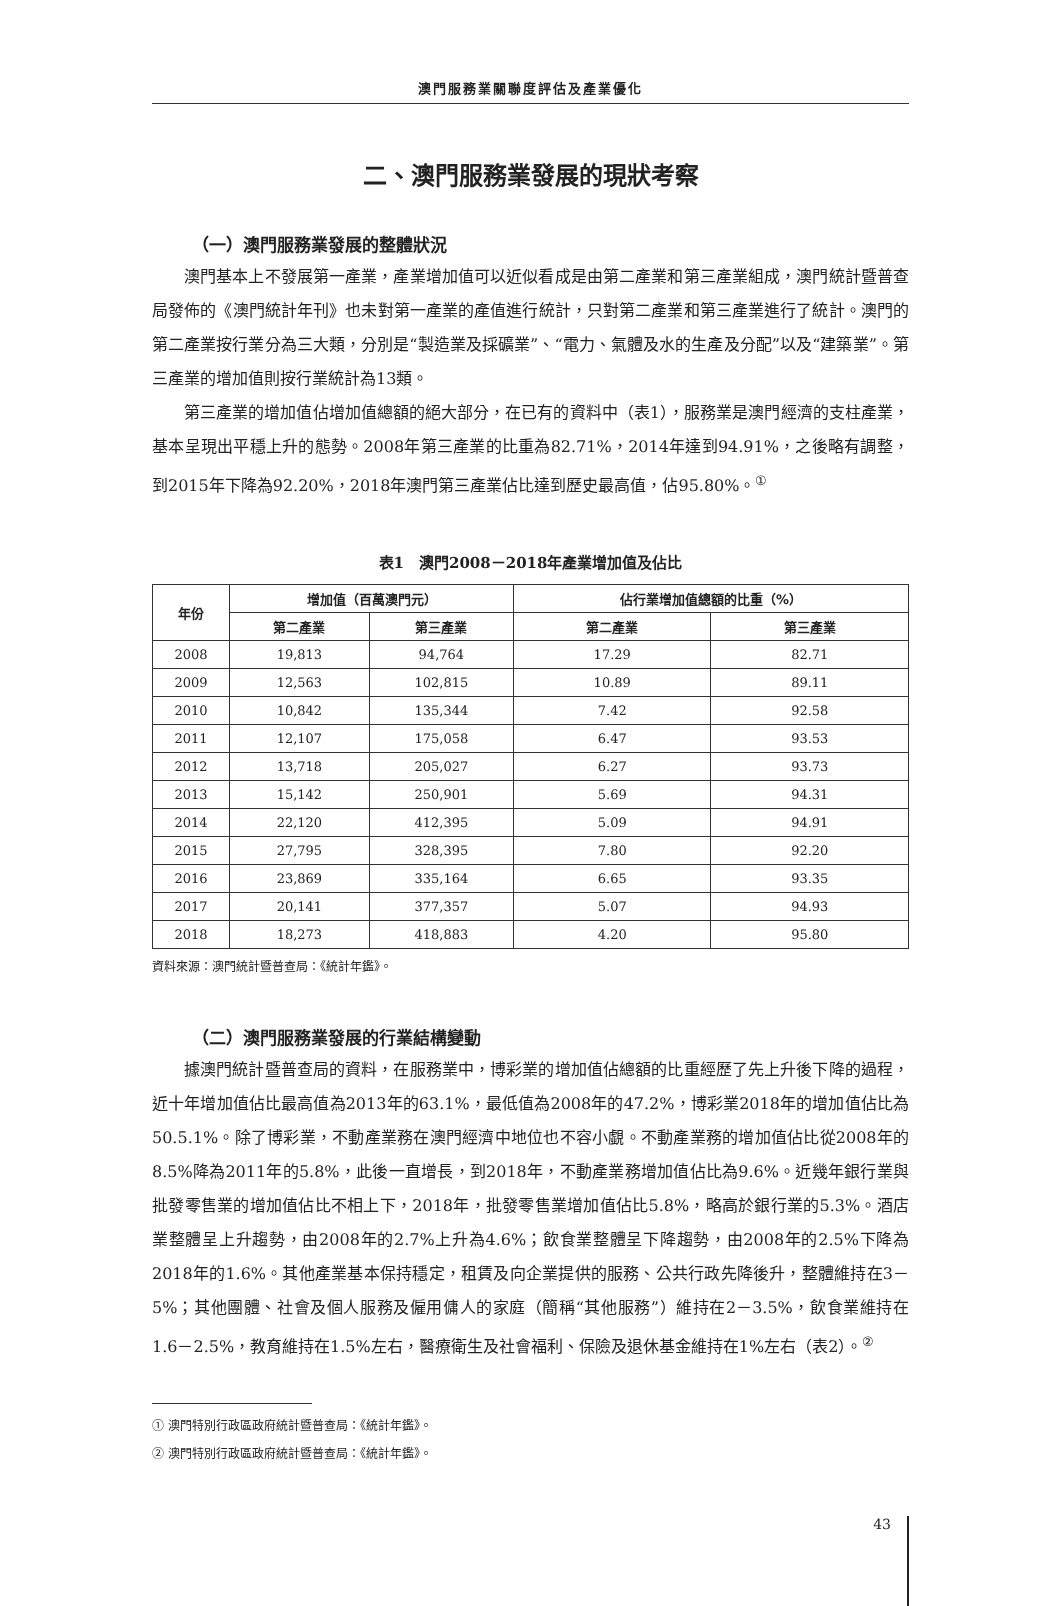澳門服務業關聯度評估及產業優化
二、澳門服務業發展的現狀考察
（一）澳門服務業發展的整體狀況
澳門基本上不發展第一產業，產業增加值可以近似看成是由第二產業和第三產業組成，澳門統計暨普查局發佈的《澳門統計年刊》也未對第一產業的產值進行統計，只對第二產業和第三產業進行了統計。澳門的第二產業按行業分為三大類，分別是“製造業及採礦業”、“電力、氣體及水的生產及分配”以及“建築業”。第三產業的增加值則按行業統計為13類。
第三產業的增加值佔增加值總額的絕大部分，在已有的資料中（表1），服務業是澳門經濟的支柱產業，基本呈現出平穩上升的態勢。2008年第三產業的比重為82.71%，2014年達到94.91%，之後略有調整，到2015年下降為92.20%，2018年澳門第三產業佔比達到歷史最高值，佔95.80%。<sup>①</sup>
表1　澳門2008－2018年產業增加值及佔比
| 年份 | 增加值（百萬澳門元） | | 佔行業增加值總額的比重（%） | |
| --- | --- | --- | --- | --- |
| | 第二產業 | 第三產業 | 第二產業 | 第三產業 |
| 2008 | 19,813 | 94,764 | 17.29 | 82.71 |
| 2009 | 12,563 | 102,815 | 10.89 | 89.11 |
| 2010 | 10,842 | 135,344 | 7.42 | 92.58 |
| 2011 | 12,107 | 175,058 | 6.47 | 93.53 |
| 2012 | 13,718 | 205,027 | 6.27 | 93.73 |
| 2013 | 15,142 | 250,901 | 5.69 | 94.31 |
| 2014 | 22,120 | 412,395 | 5.09 | 94.91 |
| 2015 | 27,795 | 328,395 | 7.80 | 92.20 |
| 2016 | 23,869 | 335,164 | 6.65 | 93.35 |
| 2017 | 20,141 | 377,357 | 5.07 | 94.93 |
| 2018 | 18,273 | 418,883 | 4.20 | 95.80 |
資料來源：澳門統計暨普查局：《統計年鑑》。
（二）澳門服務業發展的行業結構變動
據澳門統計暨普查局的資料，在服務業中，博彩業的增加值佔總額的比重經歷了先上升後下降的過程，近十年增加值佔比最高值為2013年的63.1%，最低值為2008年的47.2%，博彩業2018年的增加值佔比為50.5.1%。除了博彩業，不動產業務在澳門經濟中地位也不容小覷。不動產業務的增加值佔比從2008年的8.5%降為2011年的5.8%，此後一直增長，到2018年，不動產業務增加值佔比為9.6%。近幾年銀行業與批發零售業的增加值佔比不相上下，2018年，批發零售業增加值佔比5.8%，略高於銀行業的5.3%。酒店業整體呈上升趨勢，由2008年的2.7%上升為4.6%；飲食業整體呈下降趨勢，由2008年的2.5%下降為2018年的1.6%。其他產業基本保持穩定，租賃及向企業提供的服務、公共行政先降後升，整體維持在3－5%；其他團體、社會及個人服務及僱用傭人的家庭（簡稱“其他服務”）維持在2－3.5%，飲食業維持在1.6－2.5%，教育維持在1.5%左右，醫療衛生及社會福利、保險及退休基金維持在1%左右（表2）。<sup>②</sup>
① 澳門特別行政區政府統計暨普查局：《統計年鑑》。
② 澳門特別行政區政府統計暨普查局：《統計年鑑》。
43